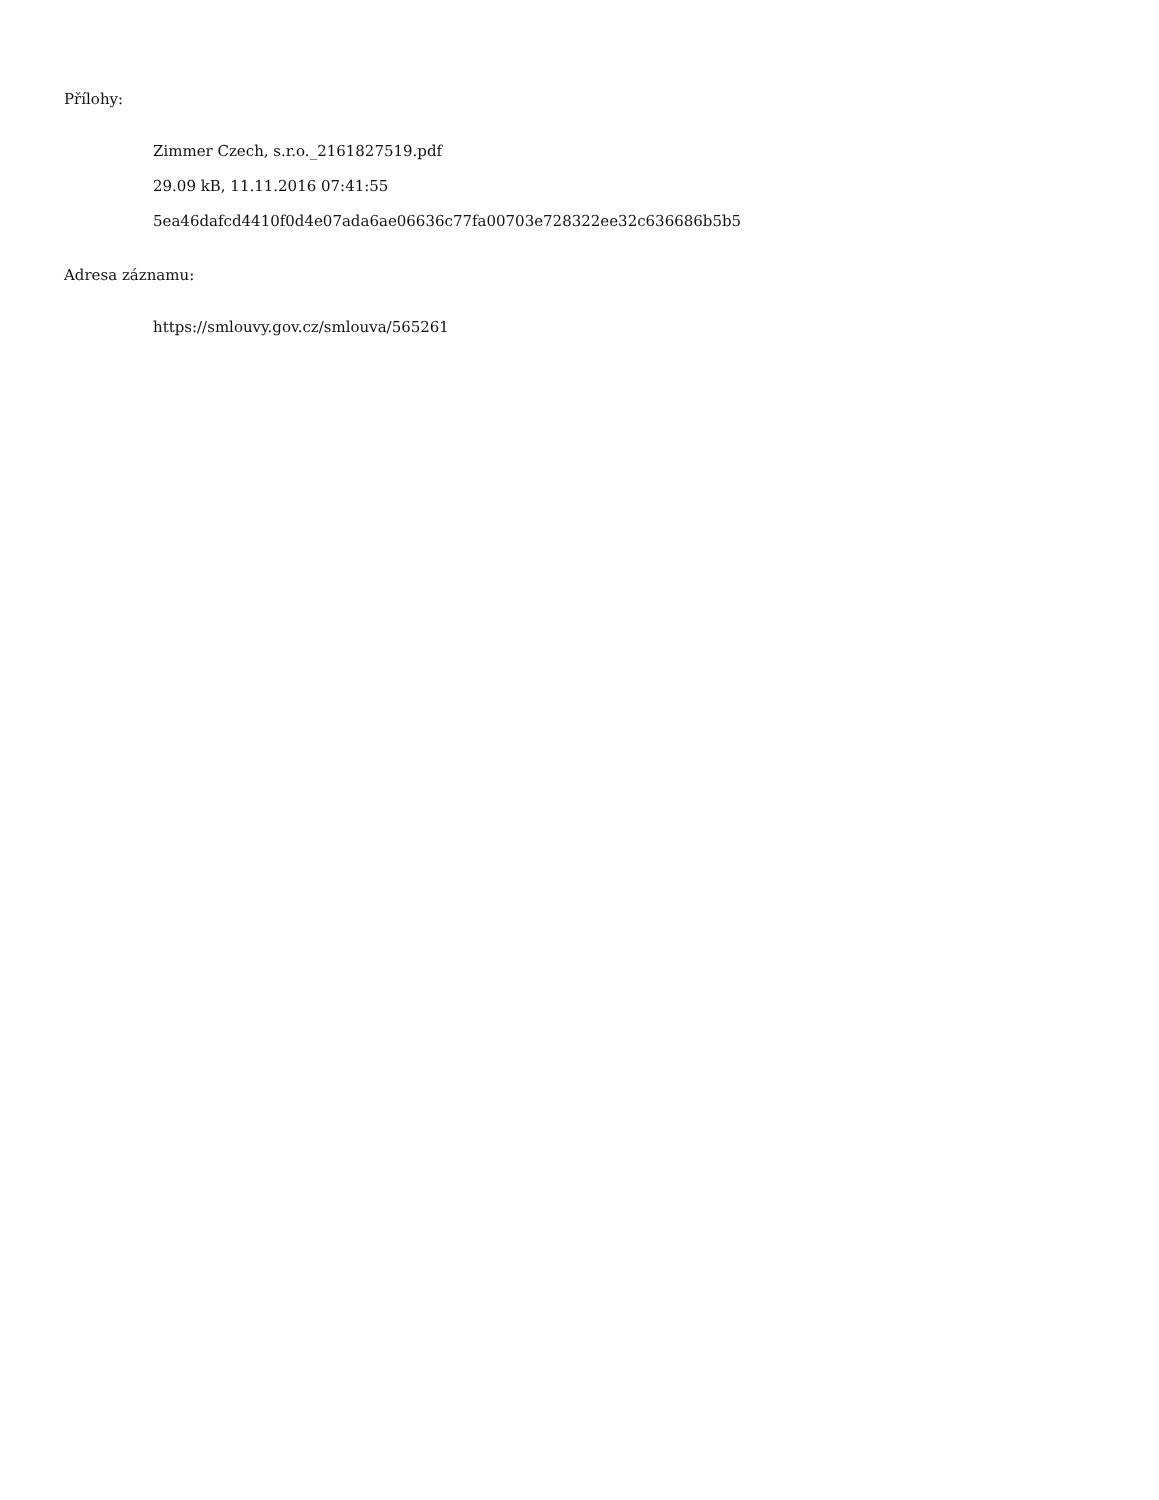Přílohy:
Zimmer Czech, s.r.o._2161827519.pdf
29.09 kB, 11.11.2016 07:41:55
5ea46dafcd4410f0d4e07ada6ae06636c77fa00703e728322ee32c636686b5b5
Adresa záznamu:
https://smlouvy.gov.cz/smlouva/565261